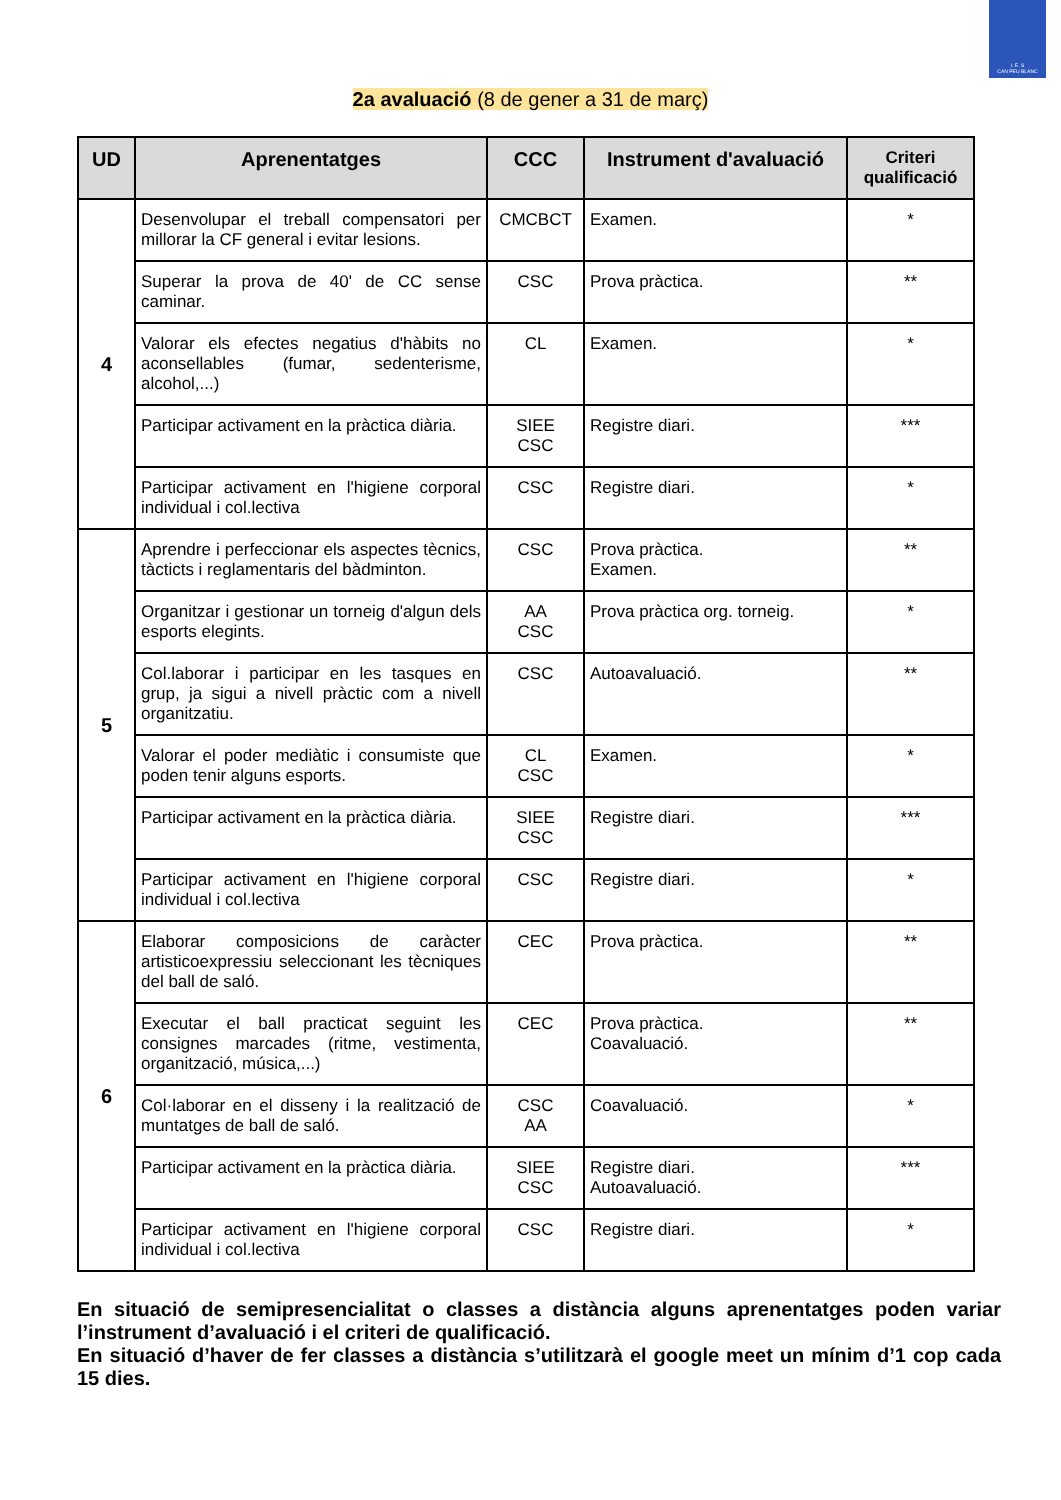I. E. S
CAN PEU BLANC
2a avaluació (8 de gener a 31 de març)
| UD | Aprenentatges | CCC | Instrument d'avaluació | Criteri qualificació |
| --- | --- | --- | --- | --- |
| 4 | Desenvolupar el treball compensatori per millorar la CF general i evitar lesions. | CMCBCT | Examen. | * |
| | Superar la prova de 40' de CC sense caminar. | CSC | Prova pràctica. | ** |
| | Valorar els efectes negatius d'hàbits no aconsellables (fumar, sedenterisme, alcohol,...) | CL | Examen. | * |
| | Participar activament en la pràctica diària. | SIEE CSC | Registre diari. | *** |
| | Participar activament en l'higiene corporal individual i col.lectiva | CSC | Registre diari. | * |
| 5 | Aprendre i perfeccionar els aspectes tècnics, tàcticts i reglamentaris del bàdminton. | CSC | Prova pràctica. Examen. | ** |
| | Organitzar i gestionar un torneig d'algun dels esports elegints. | AA CSC | Prova pràctica org. torneig. | * |
| | Col.laborar i participar en les tasques en grup, ja sigui a nivell pràctic com a nivell organitzatiu. | CSC | Autoavaluació. | ** |
| | Valorar el poder mediàtic i consumiste que poden tenir alguns esports. | CL CSC | Examen. | * |
| | Participar activament en la pràctica diària. | SIEE CSC | Registre diari. | *** |
| | Participar activament en l'higiene corporal individual i col.lectiva | CSC | Registre diari. | * |
| 6 | Elaborar composicions de caràcter artisticoexpressiu seleccionant les tècniques del ball de saló. | CEC | Prova pràctica. | ** |
| | Executar el ball practicat seguint les consignes marcades (ritme, vestimenta, organització, música,...) | CEC | Prova pràctica. Coavaluació. | ** |
| | Col·laborar en el disseny i la realització de muntatges de ball de saló. | CSC AA | Coavaluació. | * |
| | Participar activament en la pràctica diària. | SIEE CSC | Registre diari. Autoavaluació. | *** |
| | Participar activament en l'higiene corporal individual i col.lectiva | CSC | Registre diari. | * |
En situació de semipresencialitat o classes a distància alguns aprenentatges poden variar l’instrument d’avaluació i el criteri de qualificació.
En situació d’haver de fer classes a distància s’utilitzarà el google meet un mínim d’1 cop cada 15 dies.